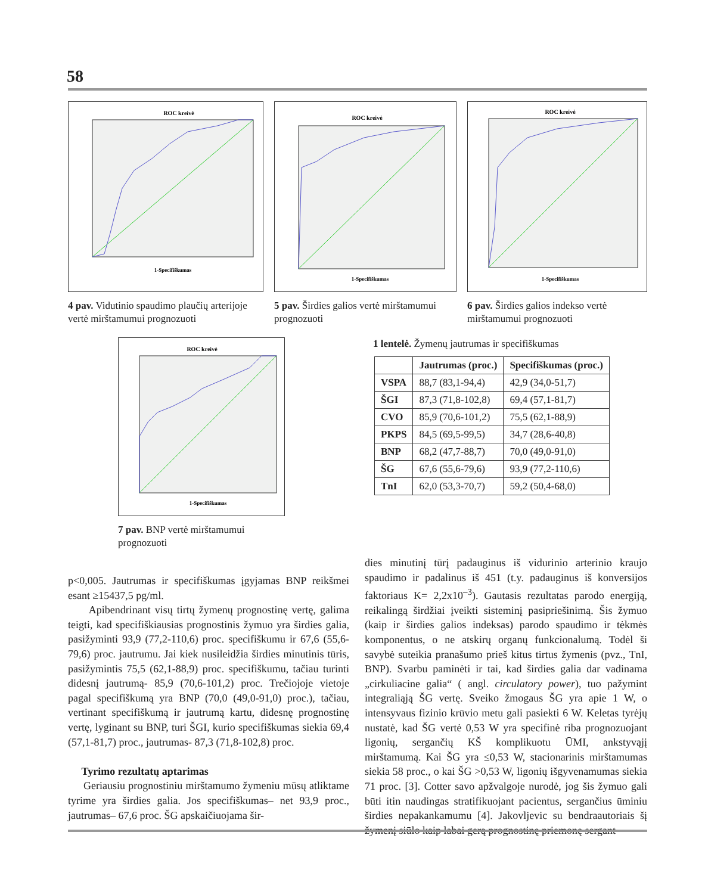58
ROC kreivė
1-Specifiškumas
4 pav. Vidutinio spaudimo plaučių arterijoje vertė mirštamumui prognozuoti
ROC kreivė
1-Specifiškumas
5 pav. Širdies galios vertė mirštamumui prognozuoti
ROC kreivė
1-Specifiškumas
6 pav. Širdies galios indekso vertė mirštamumui prognozuoti
ROC kreivė
1-Specifiškumas
7 pav. BNP vertė mirštamumui prognozuoti
1 lentelė. Žymenų jautrumas ir specifiškumas
| | Jautrumas (proc.) | Specifiškumas (proc.) |
| --- | --- | --- |
| VSPA | 88,7 (83,1-94,4) | 42,9 (34,0-51,7) |
| ŠGI | 87,3 (71,8-102,8) | 69,4 (57,1-81,7) |
| CVO | 85,9 (70,6-101,2) | 75,5 (62,1-88,9) |
| PKPS | 84,5 (69,5-99,5) | 34,7 (28,6-40,8) |
| BNP | 68,2 (47,7-88,7) | 70,0 (49,0-91,0) |
| ŠG | 67,6 (55,6-79,6) | 93,9 (77,2-110,6) |
| TnI | 62,0 (53,3-70,7) | 59,2 (50,4-68,0) |
p<0,005. Jautrumas ir specifiškumas įgyjamas BNP reikšmei esant ≥15437,5 pg/ml.
Apibendrinant visų tirtų žymenų prognostinę vertę, galima teigti, kad specifiškiausias prognostinis žymuo yra širdies galia, pasižyminti 93,9 (77,2-110,6) proc. specifiškumu ir 67,6 (55,6-79,6) proc. jautrumu. Jai kiek nusileidžia širdies minutinis tūris, pasižymintis 75,5 (62,1-88,9) proc. specifiškumu, tačiau turinti didesnį jautrumą- 85,9 (70,6-101,2) proc. Trečiojoje vietoje pagal specifiškumą yra BNP (70,0 (49,0-91,0) proc.), tačiau, vertinant specifiškumą ir jautrumą kartu, didesnę prognostinę vertę, lyginant su BNP, turi ŠGI, kurio specifiškumas siekia 69,4 (57,1-81,7) proc., jautrumas- 87,3 (71,8-102,8) proc.
Tyrimo rezultatų aptarimas
Geriausiu prognostiniu mirštamumo žymeniu mūsų atliktame tyrime yra širdies galia. Jos specifiškumas– net 93,9 proc., jautrumas– 67,6 proc. ŠG apskaičiuojama šir-
dies minutinį tūrį padauginus iš vidurinio arterinio kraujo spaudimo ir padalinus iš 451 (t.y. padauginus iš konversijos faktoriaus K= 2,2x10<sup>–3</sup>). Gautasis rezultatas parodo energiją, reikalingą širdžiai įveikti sisteminį pasipriešinimą. Šis žymuo (kaip ir širdies galios indeksas) parodo spaudimo ir tėkmės komponentus, o ne atskirų organų funkcionalumą. Todėl ši savybė suteikia pranašumo prieš kitus tirtus žymenis (pvz., TnI, BNP). Svarbu paminėti ir tai, kad širdies galia dar vadinama „cirkuliacine galia“ ( angl. circulatory power), tuo pažymint integraliąją ŠG vertę. Sveiko žmogaus ŠG yra apie 1 W, o intensyvaus fizinio krūvio metu gali pasiekti 6 W. Keletas tyrėjų nustatė, kad ŠG vertė 0,53 W yra specifinė riba prognozuojant ligonių, sergančių KŠ komplikuotu ŪMI, ankstyvąjį mirštamumą. Kai ŠG yra ≤0,53 W, stacionarinis mirštamumas siekia 58 proc., o kai ŠG >0,53 W, ligonių išgyvenamumas siekia 71 proc. [3]. Cotter savo apžvalgoje nurodė, jog šis žymuo gali būti itin naudingas stratifikuojant pacientus, sergančius ūminiu širdies nepakankamumu [4]. Jakovljevic su bendraautoriais šį žymenį siūlo kaip labai gerą prognostinę priemonę sergant